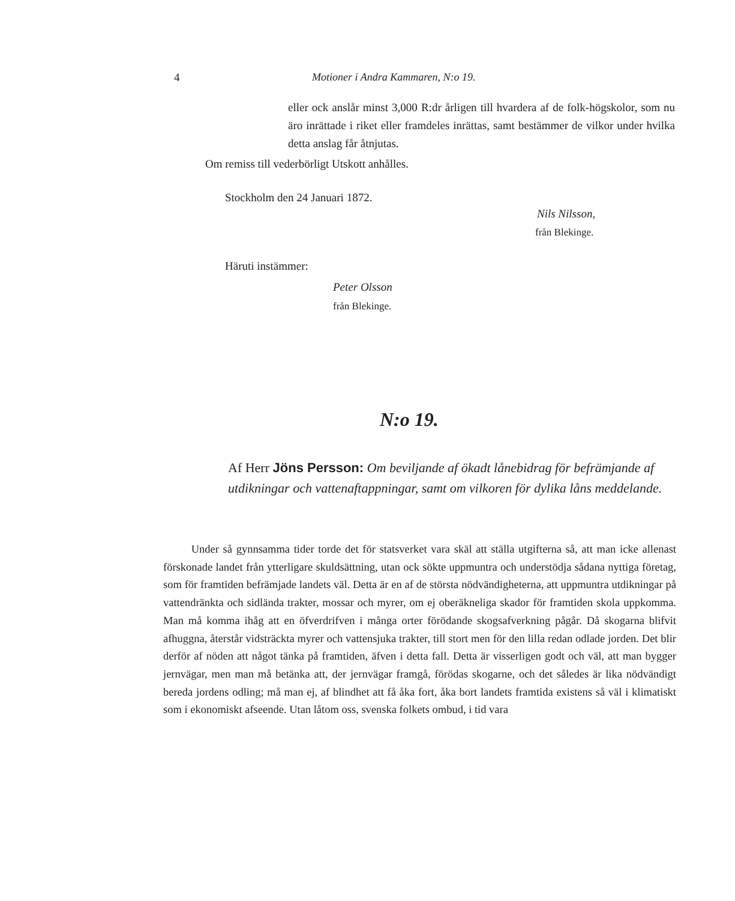4 Motioner i Andra Kammaren, N:o 19.
eller ock anslår minst 3,000 R:dr årligen till hvardera af de folk-högskolor, som nu äro inrättade i riket eller framdeles inrättas, samt bestämmer de vilkor under hvilka detta anslag får åtnjutas.
Om remiss till vederbörligt Utskott anhålles.
Stockholm den 24 Januari 1872.
Nils Nilsson,
från Blekinge.
Häruti instämmer:
Peter Olsson
från Blekinge.
N:o 19.
Af Herr Jöns Persson: Om beviljande af ökadt lånebidrag för befrämjande af utdikningar och vattenaftappningar, samt om vilkoren för dylika låns meddelande.
Under så gynnsamma tider torde det för statsverket vara skäl att ställa utgifterna så, att man icke allenast förskonade landet från ytterligare skuldsättning, utan ock sökte uppmuntra och understödja sådana nyttiga företag, som för framtiden befrämjade landets väl. Detta är en af de största nödvändigheterna, att uppmuntra utdikningar på vattendränkta och sidlända trakter, mossar och myrer, om ej oberäkneliga skador för framtiden skola uppkomma. Man må komma ihåg att en öfverdrifven i många orter förödande skogsafverkning pågår. Då skogarna blifvit afhuggna, återstår vidsträckta myrer och vattensjuka trakter, till stort men för den lilla redan odlade jorden. Det blir derför af nöden att något tänka på framtiden, äfven i detta fall. Detta är visserligen godt och väl, att man bygger jernvägar, men man må betänka att, der jernvägar framgå, förödas skogarne, och det således är lika nödvändigt bereda jordens odling; må man ej, af blindhet att få åka fort, åka bort landets framtida existens så väl i klimatiskt som i ekonomiskt afseende. Utan låtom oss, svenska folkets ombud, i tid vara